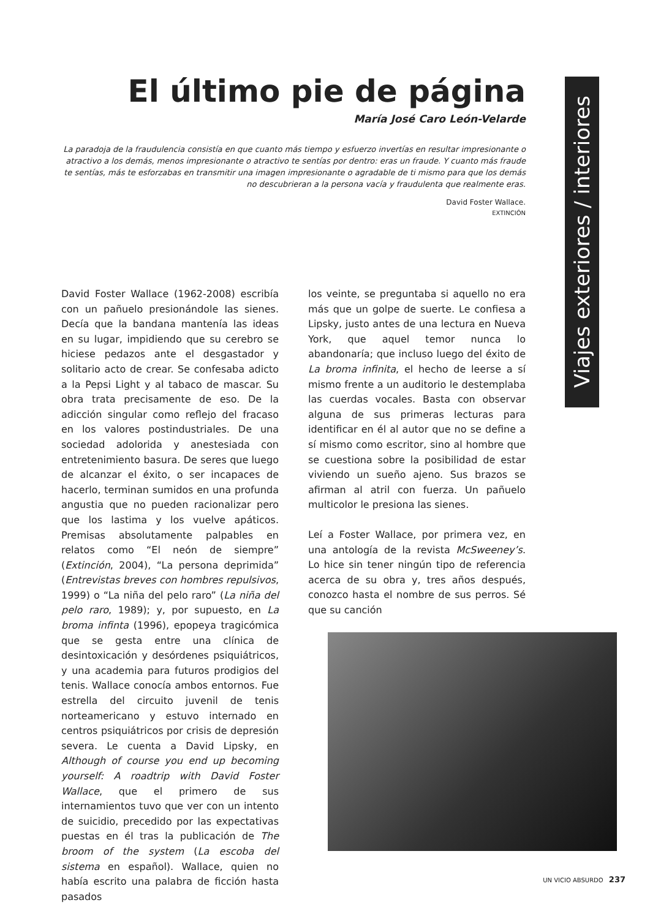Viajes exteriores / interiores
El último pie de página
María José Caro León-Velarde
La paradoja de la fraudulencia consistía en que cuanto más tiempo y esfuerzo invertías en resultar impresionante o atractivo a los demás, menos impresionante o atractivo te sentías por dentro: eras un fraude. Y cuanto más fraude te sentías, más te esforzabas en transmitir una imagen impresionante o agradable de ti mismo para que los demás no descubrieran a la persona vacía y fraudulenta que realmente eras.
David Foster Wallace.
EXTINCIÓN
David Foster Wallace (1962-2008) escribía con un pañuelo presionándole las sienes. Decía que la bandana mantenía las ideas en su lugar, impidiendo que su cerebro se hiciese pedazos ante el desgastador y solitario acto de crear. Se confesaba adicto a la Pepsi Light y al tabaco de mascar. Su obra trata precisamente de eso. De la adicción singular como reflejo del fracaso en los valores postindustriales. De una sociedad adolorida y anestesiada con entretenimiento basura. De seres que luego de alcanzar el éxito, o ser incapaces de hacerlo, terminan sumidos en una profunda angustia que no pueden racionalizar pero que los lastima y los vuelve apáticos. Premisas absolutamente palpables en relatos como “El neón de siempre” (Extinción, 2004), “La persona deprimida” (Entrevistas breves con hombres repulsivos, 1999) o “La niña del pelo raro” (La niña del pelo raro, 1989); y, por supuesto, en La broma infinta (1996), epopeya tragicómica que se gesta entre una clínica de desintoxicación y desórdenes psiquiátricos, y una academia para futuros prodigios del tenis. Wallace conocía ambos entornos. Fue estrella del circuito juvenil de tenis norteamericano y estuvo internado en centros psiquiátricos por crisis de depresión severa. Le cuenta a David Lipsky, en Although of course you end up becoming yourself: A roadtrip with David Foster Wallace, que el primero de sus internamientos tuvo que ver con un intento de suicidio, precedido por las expectativas puestas en él tras la publicación de The broom of the system (La escoba del sistema en español). Wallace, quien no había escrito una palabra de ficción hasta pasados
los veinte, se preguntaba si aquello no era más que un golpe de suerte. Le confiesa a Lipsky, justo antes de una lectura en Nueva York, que aquel temor nunca lo abandonaría; que incluso luego del éxito de La broma infinita, el hecho de leerse a sí mismo frente a un auditorio le destemplaba las cuerdas vocales. Basta con observar alguna de sus primeras lecturas para identificar en él al autor que no se define a sí mismo como escritor, sino al hombre que se cuestiona sobre la posibilidad de estar viviendo un sueño ajeno. Sus brazos se afirman al atril con fuerza. Un pañuelo multicolor le presiona las sienes.
Leí a Foster Wallace, por primera vez, en una antología de la revista McSweeney’s. Lo hice sin tener ningún tipo de referencia acerca de su obra y, tres años después, conozco hasta el nombre de sus perros. Sé que su canción
UN VICIO ABSURDO 237